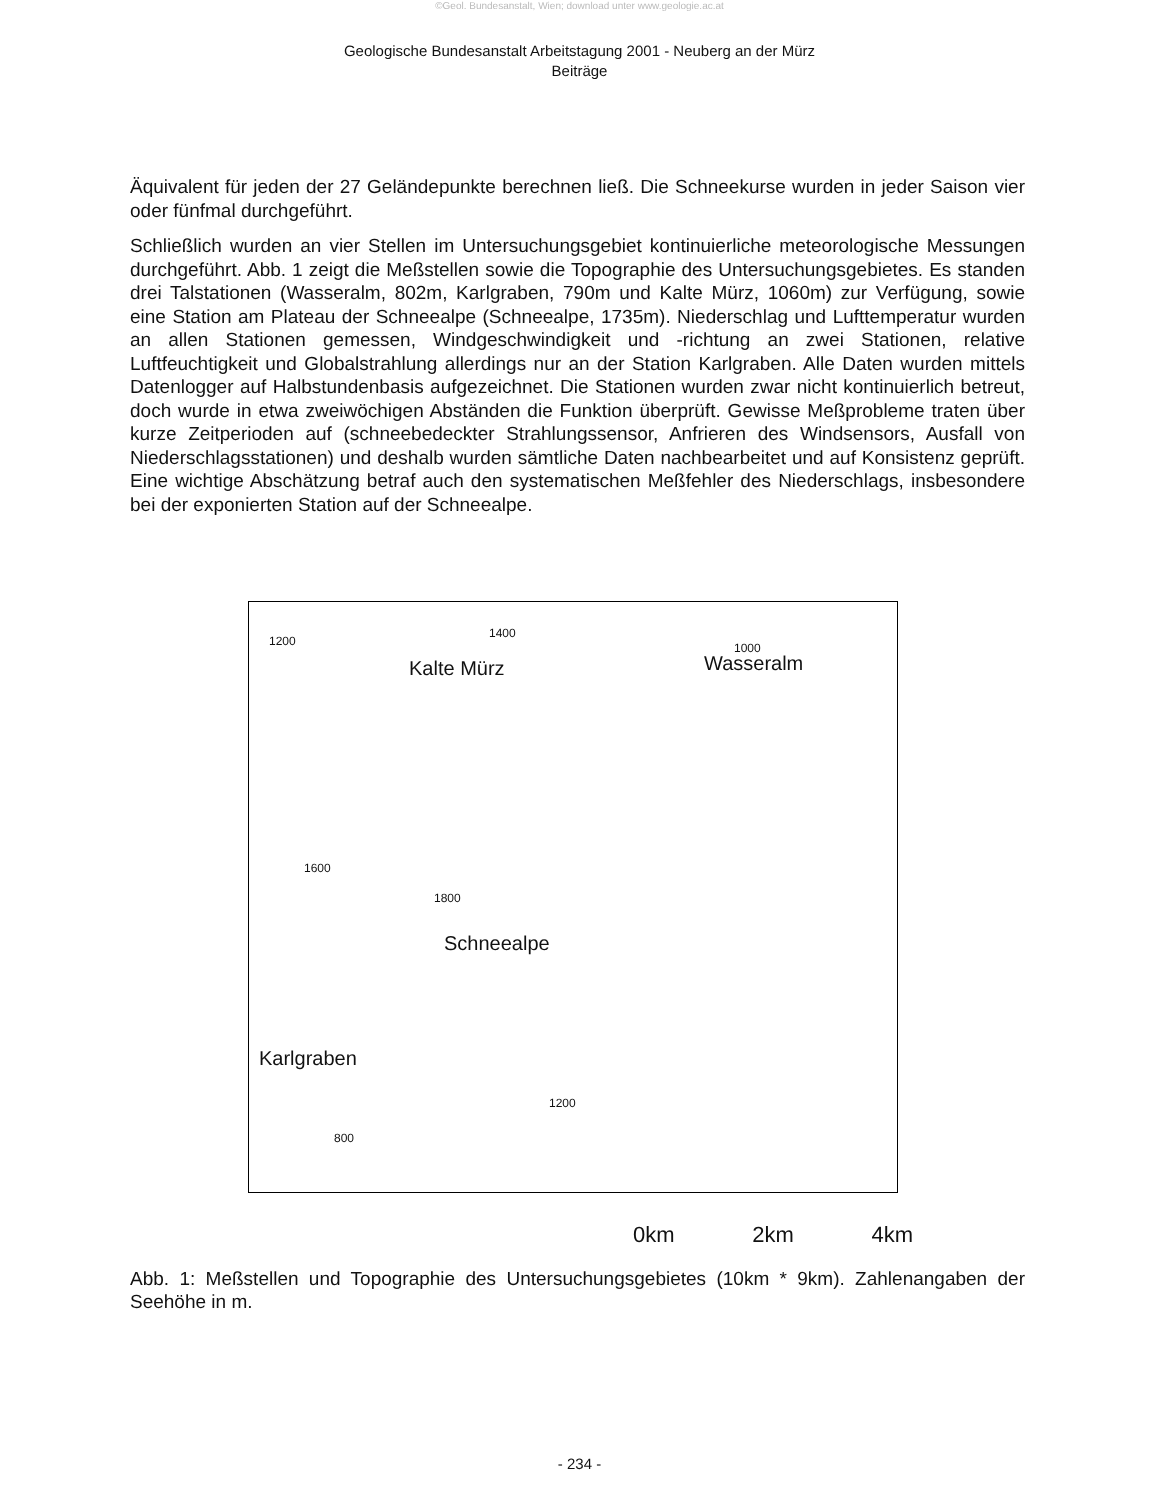©Geol. Bundesanstalt, Wien; download unter www.geologie.ac.at
Geologische Bundesanstalt Arbeitstagung 2001 - Neuberg an der Mürz
Beiträge
Äquivalent für jeden der 27 Geländepunkte berechnen ließ. Die Schneekurse wurden in jeder Saison vier oder fünfmal durchgeführt.
Schließlich wurden an vier Stellen im Untersuchungsgebiet kontinuierliche meteorologische Messungen durchgeführt. Abb. 1 zeigt die Meßstellen sowie die Topographie des Untersuchungsgebietes. Es standen drei Talstationen (Wasseralm, 802m, Karlgraben, 790m und Kalte Mürz, 1060m) zur Verfügung, sowie eine Station am Plateau der Schneealpe (Schneealpe, 1735m). Niederschlag und Lufttemperatur wurden an allen Stationen gemessen, Windgeschwindigkeit und -richtung an zwei Stationen, relative Luftfeuchtigkeit und Globalstrahlung allerdings nur an der Station Karlgraben. Alle Daten wurden mittels Datenlogger auf Halbstundenbasis aufgezeichnet. Die Stationen wurden zwar nicht kontinuierlich betreut, doch wurde in etwa zweiwöchigen Abständen die Funktion überprüft. Gewisse Meßprobleme traten über kurze Zeitperioden auf (schneebedeckter Strahlungssensor, Anfrieren des Windsensors, Ausfall von Niederschlagsstationen) und deshalb wurden sämtliche Daten nachbearbeitet und auf Konsistenz geprüft. Eine wichtige Abschätzung betraf auch den systematischen Meßfehler des Niederschlags, insbesondere bei der exponierten Station auf der Schneealpe.
Kalte Mürz Wasseralm
Schneealpe
Karlgraben
1200
1400
1000
1600
1800
1200
800
0km 2km 4km
Abb. 1: Meßstellen und Topographie des Untersuchungsgebietes (10km * 9km). Zahlenangaben der Seehöhe in m.
- 234 -